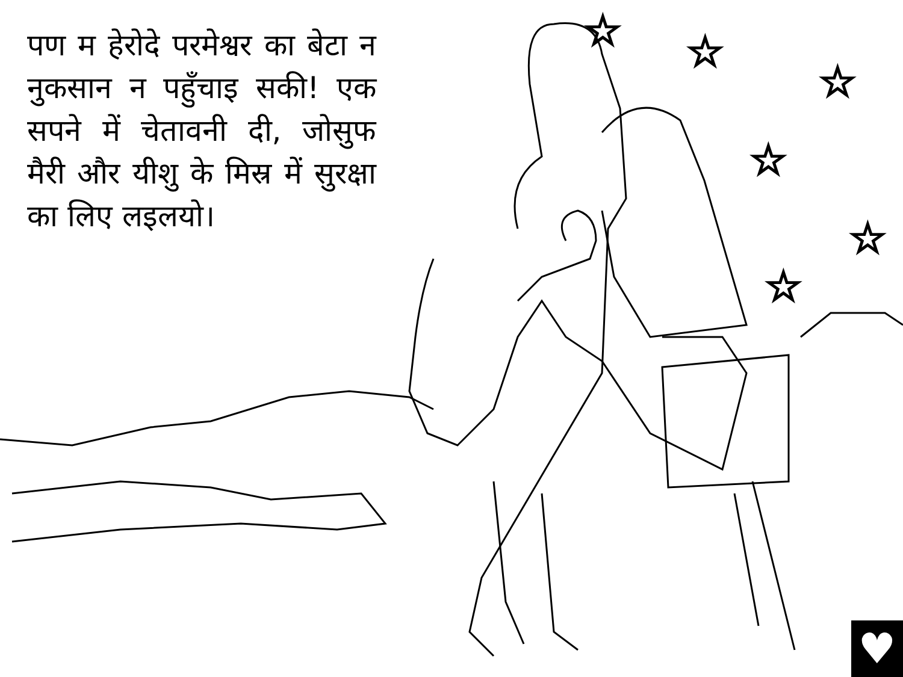पण म हेरोदे परमेश्वर का बेटा न नुकसान न पहुँचाइ सकी! एक सपने में चेतावनी दी, जोसुफ मैरी और यीशु के मिस्र में सुरक्षा का लिए लइलयो।
☆
☆
☆
☆
☆
☆
♥